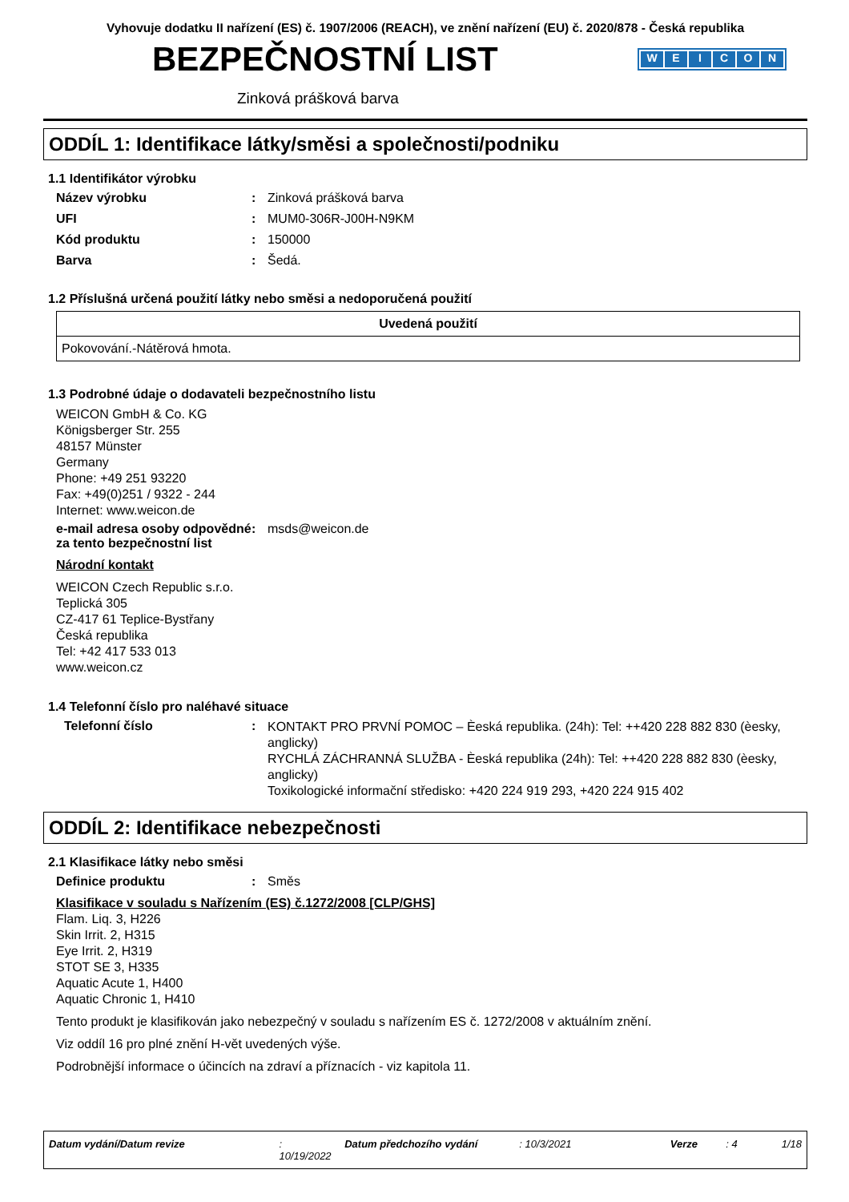Vyhovuje dodatku II nařízení (ES) č. 1907/2006 (REACH), ve znění nařízení (EU) č. 2020/878 - Česká republika
BEZPEČNOSTNÍ LIST
WEICON
Zinková prášková barva
ODDÍL 1: Identifikace látky/směsi a společnosti/podniku
1.1 Identifikátor výrobku
Název výrobku : Zinková prášková barva
UFI : MUM0-306R-J00H-N9KM
Kód produktu : 150000
Barva : Šedá.
1.2 Příslušná určená použití látky nebo směsi a nedoporučená použití
| Uvedená použití |
| --- |
| Pokovování.-Nátěrová hmota. |
1.3 Podrobné údaje o dodavateli bezpečnostního listu
WEICON GmbH & Co. KG
Königsberger Str. 255
48157 Münster
Germany
Phone: +49 251 93220
Fax: +49(0)251 / 9322 - 244
Internet: www.weicon.de
e-mail adresa osoby odpovědné za tento bezpečnostní list
: msds@weicon.de
Národní kontakt
WEICON Czech Republic s.r.o.
Teplická 305
CZ-417 61 Teplice-Bystřany
Česká republika
Tel: +42 417 533 013
www.weicon.cz
1.4 Telefonní číslo pro naléhavé situace
Telefonní číslo :
KONTAKT PRO PRVNÍ POMOC – Èeská republika. (24h): Tel: ++420 228 882 830 (èesky, anglicky)
RYCHLÁ ZÁCHRANNÁ SLUŽBA - Èeská republika (24h): Tel: ++420 228 882 830 (èesky, anglicky)
Toxikologické informační středisko: +420 224 919 293, +420 224 915 402
ODDÍL 2: Identifikace nebezpečnosti
2.1 Klasifikace látky nebo směsi
Definice produktu : Směs
Klasifikace v souladu s Nařízením (ES) č.1272/2008 [CLP/GHS]
Flam. Liq. 3, H226
Skin Irrit. 2, H315
Eye Irrit. 2, H319
STOT SE 3, H335
Aquatic Acute 1, H400
Aquatic Chronic 1, H410
Tento produkt je klasifikován jako nebezpečný v souladu s nařízením ES č. 1272/2008 v aktuálním znění.
Viz oddíl 16 pro plné znění H-vět uvedených výše.
Podrobnější informace o účincích na zdraví a příznacích - viz kapitola 11.
Datum vydání/Datum revize: 10/19/2022 Datum předchozího vydání: 10/3/2021 Verze: 4 1/18